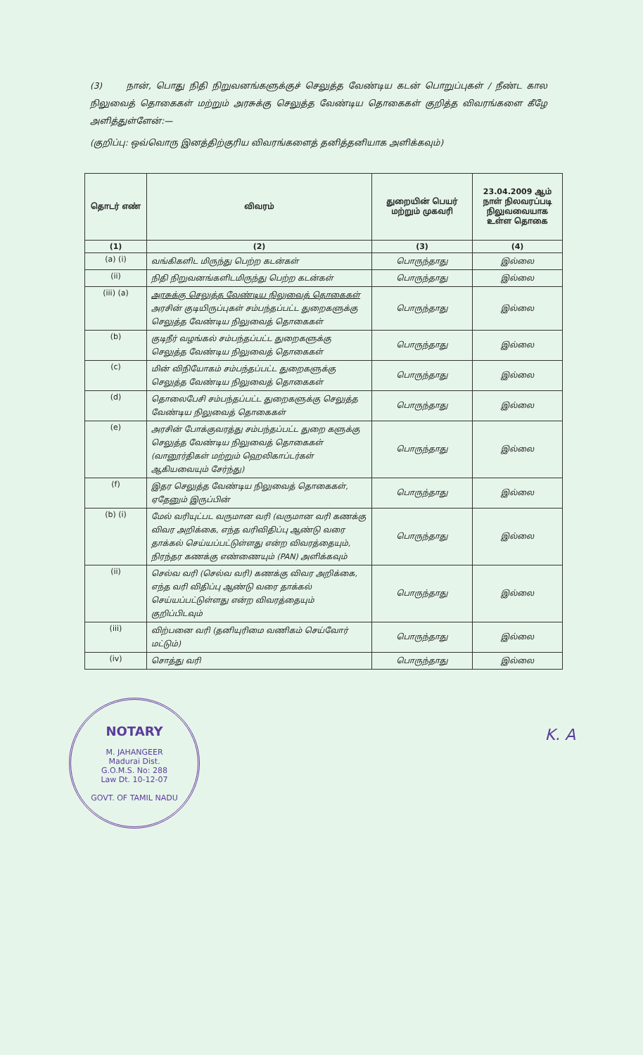(3) நான், பொது நிதி நிறுவனங்களுக்குச் செலுத்த வேண்டிய கடன் பொறுப்புகள் / நீண்ட கால நிலுவைத் தொகைகள் மற்றும் அரசுக்கு செலுத்த வேண்டிய தொகைகள் குறித்த விவரங்களை கீழே அளித்துள்ளேன்:—
(குறிப்பு: ஒவ்வொரு இனத்திற்குரிய விவரங்களைத் தனித்தனியாக அளிக்கவும்)
| தொடர் எண் | விவரம் | துறையின் பெயர் மற்றும் முகவரி | 23.04.2009 ஆம் நாள் நிலவரப்படி நிலுவவையாக உள்ள தொகை |
| --- | --- | --- | --- |
| (1) | (2) | (3) | (4) |
| (a) (i) | வங்கிகளிட மிருந்து பெற்ற கடன்கள் | பொருந்தாது | இல்லை |
| (ii) | நிதி நிறுவனங்களிடமிருந்து பெற்ற கடன்கள் | பொருந்தாது | இல்லை |
| (iii) (a) | அரசுக்கு செலுத்த வேண்டிய நிலுவைத் தொகைகள் அரசின் குடியிருப்புகள் சம்பந்தப்பட்ட துறைகளுக்கு செலுத்த வேண்டிய நிலுவைத் தொகைகள் | பொருந்தாது | இல்லை |
| (b) | குடிநீர் வழங்கல் சம்பந்தப்பட்ட துறைகளுக்கு செலுத்த வேண்டிய நிலுவைத் தொகைகள் | பொருந்தாது | இல்லை |
| (c) | மின் விநியோகம் சம்பந்தப்பட்ட துறைகளுக்கு செலுத்த வேண்டிய நிலுவைத் தொகைகள் | பொருந்தாது | இல்லை |
| (d) | தொலைபேசி சம்பந்தப்பட்ட துறைகளுக்கு செலுத்த வேண்டிய நிலுவைத் தொகைகள் | பொருந்தாது | இல்லை |
| (e) | அரசின் போக்குவரத்து சம்பந்தப்பட்ட துறை களுக்கு செலுத்த வேண்டிய நிலுவைத் தொகைகள் (வானூர்திகள் மற்றும் ஹெலிகாப்டர்கள் ஆகியவையும் சேர்ந்து) | பொருந்தாது | இல்லை |
| (f) | இதர செலுத்த வேண்டிய நிலுவைத் தொகைகள், ஏதேனும் இருப்பின் | பொருந்தாது | இல்லை |
| (b) (i) | மேல் வரியுட்பட வருமான வரி (வருமான வரி கணக்கு விவர அறிக்கை, எந்த வரிவிதிப்பு ஆண்டு வரை தாக்கல் செய்யப்பட்டுள்ளது என்ற விவரத்தையும், நிரந்தர கணக்கு எண்ணையும் (PAN) அளிக்கவும் | பொருந்தாது | இல்லை |
| (ii) | செல்வ வரி (செல்வ வரி) கணக்கு விவர அறிக்கை, எந்த வரி விதிப்பு ஆண்டு வரை தாக்கல் செய்யப்பட்டுள்ளது என்ற விவரத்தையும் குறிப்பிடவும் | பொருந்தாது | இல்லை |
| (iii) | விற்பனை வரி (தனியுரிமை வணிகம் செய்வோர் மட்டும்) | பொருந்தாது | இல்லை |
| (iv) | சொத்து வரி | பொருந்தாது | இல்லை |
NOTARY
M. JAHANGEER
Madurai Dist.
G.O.M.S. No: 288
Law Dt. 10-12-07
GOVT. OF TAMIL NADU
K. A